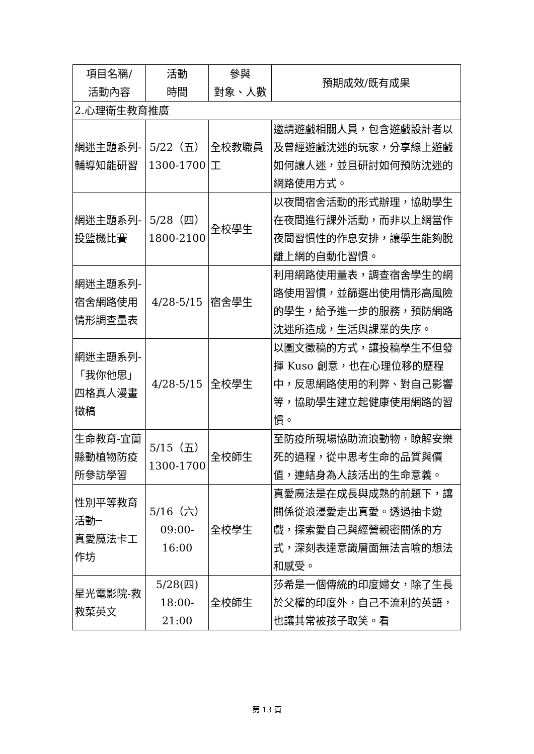| 項目名稱/ 活動內容 | 活動 時間 | 參與 對象、人數 | 預期成效/既有成果 |
| --- | --- | --- | --- |
| 2.心理衛生教育推廣 | | | |
| 網迷主題系列-輔導知能研習 | 5/22（五） 1300-1700 | 全校教職員工 | 邀請遊戲相關人員，包含遊戲設計者以及曾經遊戲沈迷的玩家，分享線上遊戲如何讓人迷，並且研討如何預防沈迷的網路使用方式。 |
| 網迷主題系列-投籃機比賽 | 5/28（四） 1800-2100 | 全校學生 | 以夜間宿舍活動的形式辦理，協助學生在夜間進行課外活動，而非以上網當作夜間習慣性的作息安排，讓學生能夠脫離上網的自動化習慣。 |
| 網迷主題系列-宿舍網路使用情形調查量表 | 4/28-5/15 | 宿舍學生 | 利用網路使用量表，調查宿舍學生的網路使用習慣，並篩選出使用情形高風險的學生，給予進一步的服務，預防網路沈迷所造成，生活與課業的失序。 |
| 網迷主題系列-「我你他思」四格真人漫畫徵稿 | 4/28-5/15 | 全校學生 | 以圖文徵稿的方式，讓投稿學生不但發揮 Kuso 創意，也在心理位移的歷程中，反思網路使用的利弊、對自己影響等，協助學生建立起健康使用網路的習慣。 |
| 生命教育-宜蘭縣動植物防疫所參訪學習 | 5/15（五） 1300-1700 | 全校師生 | 至防疫所現場協助流浪動物，瞭解安樂死的過程，從中思考生命的品質與價值，連結身為人該活出的生命意義。 |
| 性別平等教育活動─ 真愛魔法卡工作坊 | 5/16（六） 09:00-16:00 | 全校學生 | 真愛魔法是在成長與成熟的前題下，讓關係從浪漫愛走出真愛。透過抽卡遊戲，探索愛自己與經營親密關係的方式，深刻表達意識層面無法言喻的想法和感受。 |
| 星光電影院-救救菜英文 | 5/28(四) 18:00-21:00 | 全校師生 | 莎希是一個傳統的印度婦女，除了生長於父權的印度外，自己不流利的英語，也讓其常被孩子取笑。看 |
第 13 頁